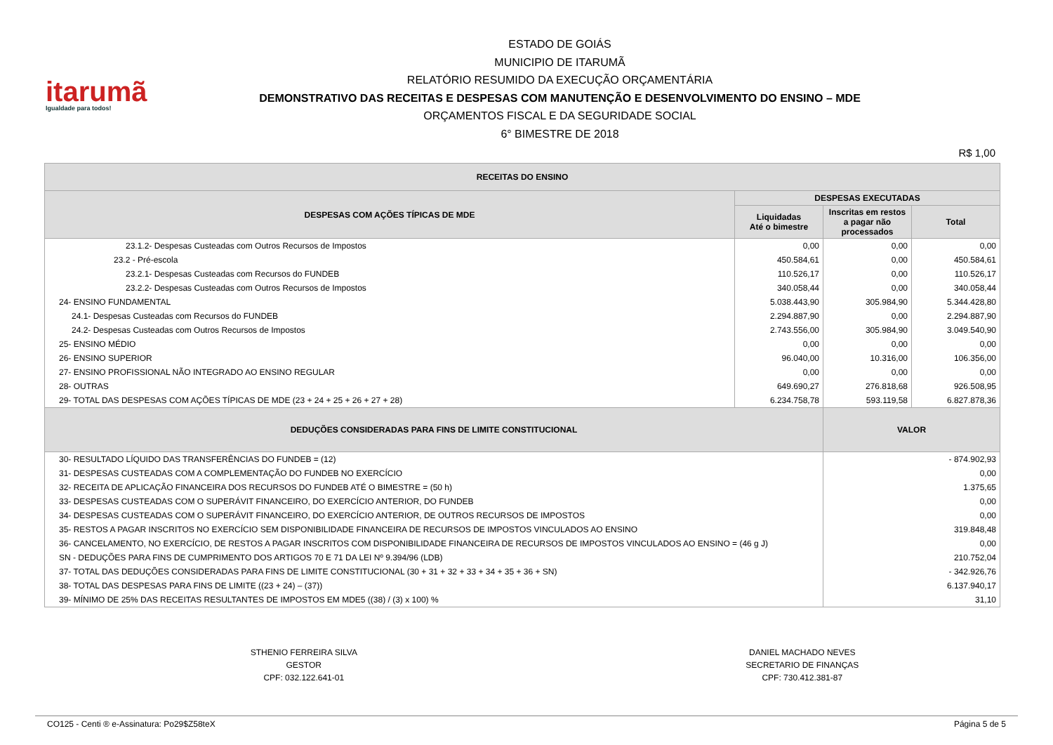itarumã
Igualdade para todos!
ESTADO DE GOIÁS
MUNICIPIO DE ITARUMÃ
RELATÓRIO RESUMIDO DA EXECUÇÃO ORÇAMENTÁRIA
DEMONSTRATIVO DAS RECEITAS E DESPESAS COM MANUTENÇÃO E DESENVOLVIMENTO DO ENSINO – MDE
ORÇAMENTOS FISCAL E DA SEGURIDADE SOCIAL
6° BIMESTRE DE 2018
R$ 1,00
| RECEITAS DO ENSINO | | | |
| --- | --- | --- | --- |
| DESPESAS COM AÇÕES TÍPICAS DE MDE | DESPESAS EXECUTADAS | | |
| | Liquidadas Até o bimestre | Inscritas em restos a pagar não processados | Total |
| 23.1.2- Despesas Custeadas com Outros Recursos de Impostos | 0,00 | 0,00 | 0,00 |
| 23.2 - Pré-escola | 450.584,61 | 0,00 | 450.584,61 |
| 23.2.1- Despesas Custeadas com Recursos do FUNDEB | 110.526,17 | 0,00 | 110.526,17 |
| 23.2.2- Despesas Custeadas com Outros Recursos de Impostos | 340.058,44 | 0,00 | 340.058,44 |
| 24- ENSINO FUNDAMENTAL | 5.038.443,90 | 305.984,90 | 5.344.428,80 |
| 24.1- Despesas Custeadas com Recursos do FUNDEB | 2.294.887,90 | 0,00 | 2.294.887,90 |
| 24.2- Despesas Custeadas com Outros Recursos de Impostos | 2.743.556,00 | 305.984,90 | 3.049.540,90 |
| 25- ENSINO MÉDIO | 0,00 | 0,00 | 0,00 |
| 26- ENSINO SUPERIOR | 96.040,00 | 10.316,00 | 106.356,00 |
| 27- ENSINO PROFISSIONAL NÃO INTEGRADO AO ENSINO REGULAR | 0,00 | 0,00 | 0,00 |
| 28- OUTRAS | 649.690,27 | 276.818,68 | 926.508,95 |
| 29- TOTAL DAS DESPESAS COM AÇÕES TÍPICAS DE MDE (23 + 24 + 25 + 26 + 27 + 28) | 6.234.758,78 | 593.119,58 | 6.827.878,36 |
| DEDUÇÕES CONSIDERADAS PARA FINS DE LIMITE CONSTITUCIONAL | | VALOR | |
| 30- RESULTADO LÍQUIDO DAS TRANSFERÊNCIAS DO FUNDEB = (12) | | - 874.902,93 | |
| 31- DESPESAS CUSTEADAS COM A COMPLEMENTAÇÃO DO FUNDEB NO EXERCÍCIO | | 0,00 | |
| 32- RECEITA DE APLICAÇÃO FINANCEIRA DOS RECURSOS DO FUNDEB ATÉ O BIMESTRE = (50 h) | | 1.375,65 | |
| 33- DESPESAS CUSTEADAS COM O SUPERÁVIT FINANCEIRO, DO EXERCÍCIO ANTERIOR, DO FUNDEB | | 0,00 | |
| 34- DESPESAS CUSTEADAS COM O SUPERÁVIT FINANCEIRO, DO EXERCÍCIO ANTERIOR, DE OUTROS RECURSOS DE IMPOSTOS | | 0,00 | |
| 35- RESTOS A PAGAR INSCRITOS NO EXERCÍCIO SEM DISPONIBILIDADE FINANCEIRA DE RECURSOS DE IMPOSTOS VINCULADOS AO ENSINO | | 319.848,48 | |
| 36- CANCELAMENTO, NO EXERCÍCIO, DE RESTOS A PAGAR INSCRITOS COM DISPONIBILIDADE FINANCEIRA DE RECURSOS DE IMPOSTOS VINCULADOS AO ENSINO = (46 g J) | | 0,00 | |
| SN - DEDUÇÕES PARA FINS DE CUMPRIMENTO DOS ARTIGOS 70 E 71 DA LEI Nº 9.394/96 (LDB) | | 210.752,04 | |
| 37- TOTAL DAS DEDUÇÕES CONSIDERADAS PARA FINS DE LIMITE CONSTITUCIONAL (30 + 31 + 32 + 33 + 34 + 35 + 36 + SN) | | - 342.926,76 | |
| 38- TOTAL DAS DESPESAS PARA FINS DE LIMITE ((23 + 24) – (37)) | | 6.137.940,17 | |
| 39- MÍNIMO DE 25% DAS RECEITAS RESULTANTES DE IMPOSTOS EM MDE5 ((38) / (3) x 100) % | | 31,10 | |
STHENIO FERREIRA SILVA
GESTOR
CPF: 032.122.641-01
DANIEL MACHADO NEVES
SECRETARIO DE FINANÇAS
CPF: 730.412.381-87
CO125 - Centi ® e-Assinatura: Po29$Z58teX Página 5 de 5